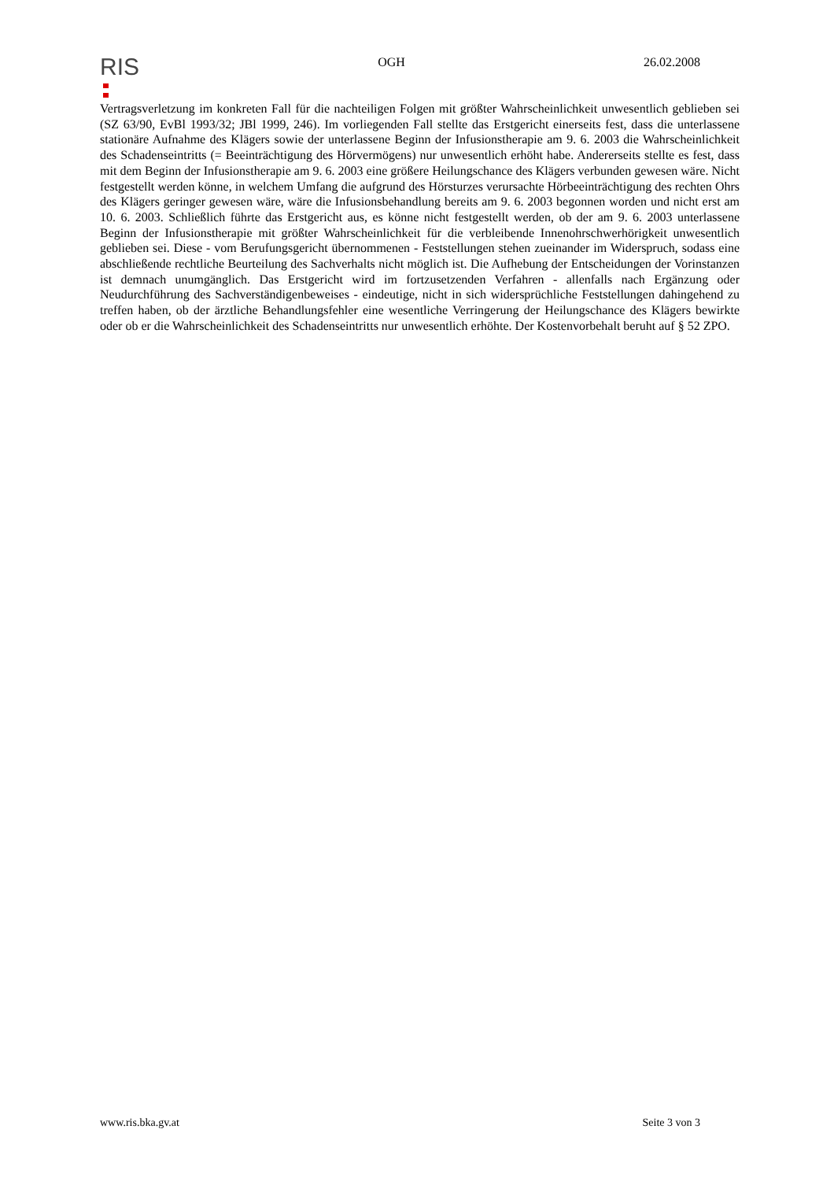RIS
OGH 26.02.2008
Vertragsverletzung im konkreten Fall für die nachteiligen Folgen mit größter Wahrscheinlichkeit unwesentlich geblieben sei (SZ 63/90, EvBl 1993/32; JBl 1999, 246). Im vorliegenden Fall stellte das Erstgericht einerseits fest, dass die unterlassene stationäre Aufnahme des Klägers sowie der unterlassene Beginn der Infusionstherapie am 9. 6. 2003 die Wahrscheinlichkeit des Schadenseintritts (= Beeinträchtigung des Hörvermögens) nur unwesentlich erhöht habe. Andererseits stellte es fest, dass mit dem Beginn der Infusionstherapie am 9. 6. 2003 eine größere Heilungschance des Klägers verbunden gewesen wäre. Nicht festgestellt werden könne, in welchem Umfang die aufgrund des Hörsturzes verursachte Hörbeeinträchtigung des rechten Ohrs des Klägers geringer gewesen wäre, wäre die Infusionsbehandlung bereits am 9. 6. 2003 begonnen worden und nicht erst am 10. 6. 2003. Schließlich führte das Erstgericht aus, es könne nicht festgestellt werden, ob der am 9. 6. 2003 unterlassene Beginn der Infusionstherapie mit größter Wahrscheinlichkeit für die verbleibende Innenohrschwerhörigkeit unwesentlich geblieben sei. Diese - vom Berufungsgericht übernommenen - Feststellungen stehen zueinander im Widerspruch, sodass eine abschließende rechtliche Beurteilung des Sachverhalts nicht möglich ist. Die Aufhebung der Entscheidungen der Vorinstanzen ist demnach unumgänglich. Das Erstgericht wird im fortzusetzenden Verfahren - allenfalls nach Ergänzung oder Neudurchführung des Sachverständigenbeweises - eindeutige, nicht in sich widersprüchliche Feststellungen dahingehend zu treffen haben, ob der ärztliche Behandlungsfehler eine wesentliche Verringerung der Heilungschance des Klägers bewirkte oder ob er die Wahrscheinlichkeit des Schadenseintritts nur unwesentlich erhöhte. Der Kostenvorbehalt beruht auf § 52 ZPO.
www.ris.bka.gv.at Seite 3 von 3